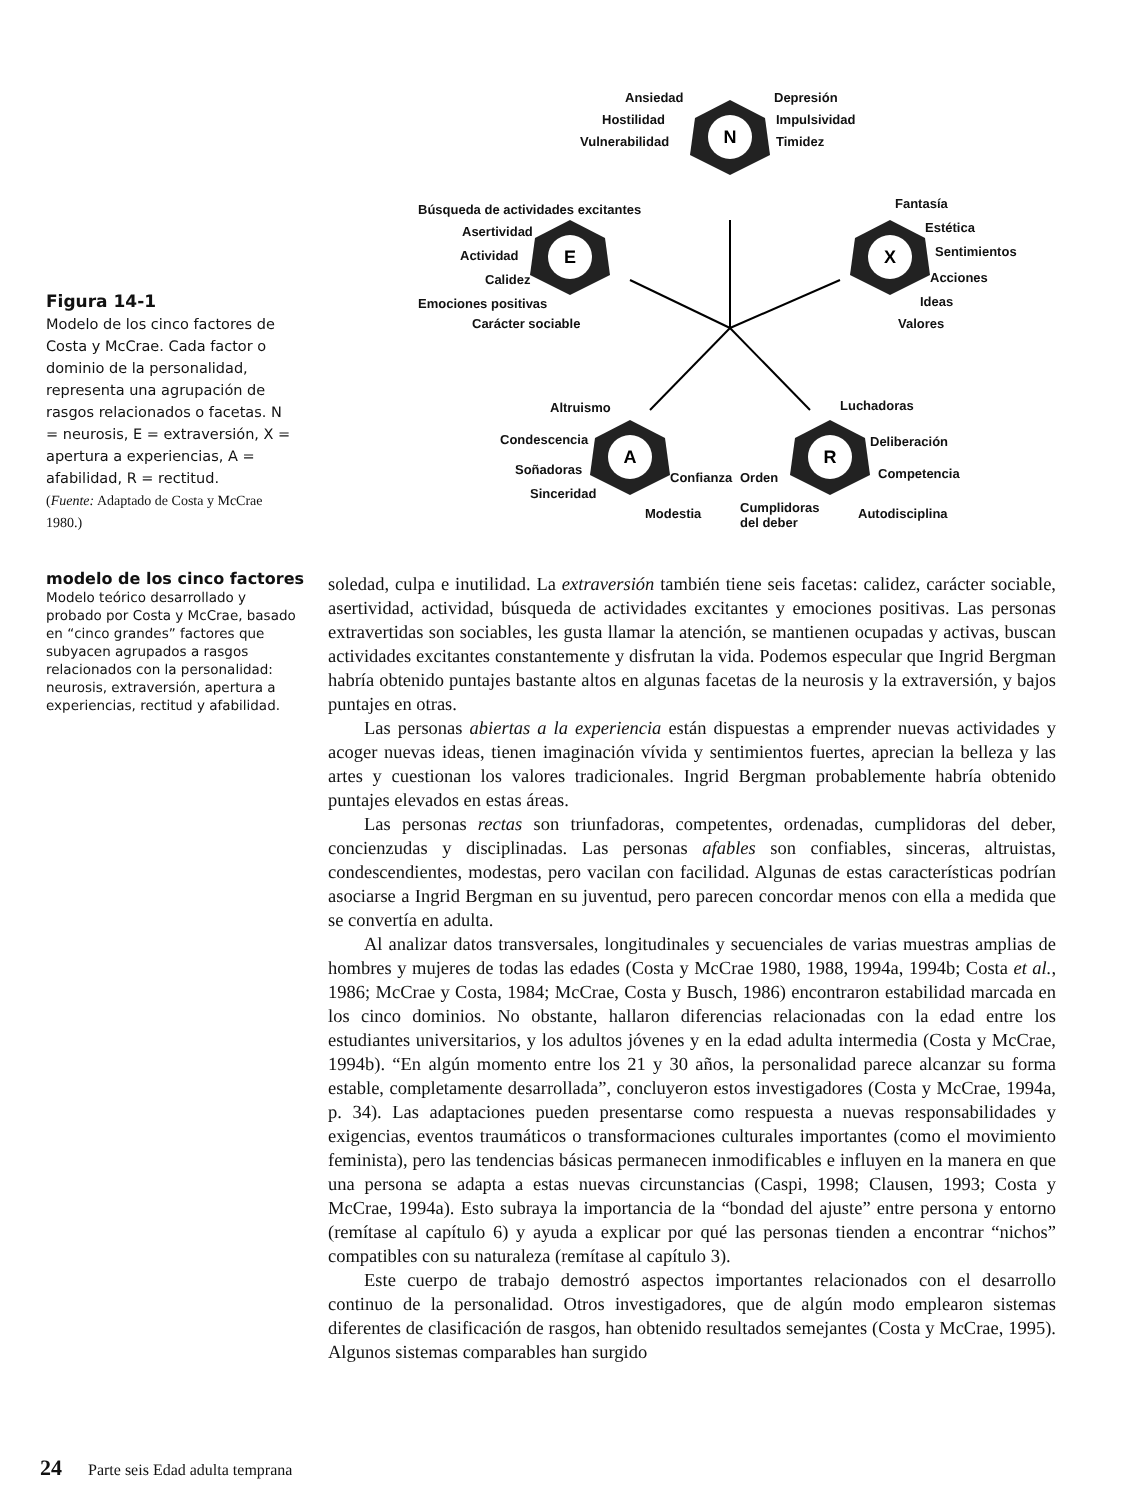N
E
X
A
R
Ansiedad
Hostilidad
Vulnerabilidad
Depresión
Impulsividad
Timidez
Búsqueda de actividades excitantes
Asertividad
Actividad
Calidez
Emociones positivas
Carácter sociable
Fantasía
Estética
Sentimientos
Acciones
Ideas
Valores
Altruismo
Condescencia
Soñadoras
Sinceridad
Confianza Orden
Modestia
Luchadoras
Deliberación
Competencia
Cumplidoras
del deber
Autodisciplina
Figura 14-1
Modelo de los cinco factores de Costa y McCrae. Cada factor o dominio de la personalidad, representa una agrupación de rasgos relacionados o facetas. N = neurosis, E = extraversión, X = apertura a experiencias, A = afabilidad, R = rectitud.
(Fuente: Adaptado de Costa y McCrae 1980.)
modelo de los cinco factores
Modelo teórico desarrollado y probado por Costa y McCrae, basado en “cinco grandes” factores que subyacen agrupados a rasgos relacionados con la personalidad: neurosis, extraversión, apertura a experiencias, rectitud y afabilidad.
soledad, culpa e inutilidad. La extraversión también tiene seis facetas: calidez, carácter sociable, asertividad, actividad, búsqueda de actividades excitantes y emociones positivas. Las personas extravertidas son sociables, les gusta llamar la atención, se mantienen ocupadas y activas, buscan actividades excitantes constantemente y disfrutan la vida. Podemos especular que Ingrid Bergman habría obtenido puntajes bastante altos en algunas facetas de la neurosis y la extraversión, y bajos puntajes en otras.
Las personas abiertas a la experiencia están dispuestas a emprender nuevas actividades y acoger nuevas ideas, tienen imaginación vívida y sentimientos fuertes, aprecian la belleza y las artes y cuestionan los valores tradicionales. Ingrid Bergman probablemente habría obtenido puntajes elevados en estas áreas.
Las personas rectas son triunfadoras, competentes, ordenadas, cumplidoras del deber, concienzudas y disciplinadas. Las personas afables son confiables, sinceras, altruistas, condescendientes, modestas, pero vacilan con facilidad. Algunas de estas características podrían asociarse a Ingrid Bergman en su juventud, pero parecen concordar menos con ella a medida que se convertía en adulta.
Al analizar datos transversales, longitudinales y secuenciales de varias muestras amplias de hombres y mujeres de todas las edades (Costa y McCrae 1980, 1988, 1994a, 1994b; Costa et al., 1986; McCrae y Costa, 1984; McCrae, Costa y Busch, 1986) encontraron estabilidad marcada en los cinco dominios. No obstante, hallaron diferencias relacionadas con la edad entre los estudiantes universitarios, y los adultos jóvenes y en la edad adulta intermedia (Costa y McCrae, 1994b). “En algún momento entre los 21 y 30 años, la personalidad parece alcanzar su forma estable, completamente desarrollada”, concluyeron estos investigadores (Costa y McCrae, 1994a, p. 34). Las adaptaciones pueden presentarse como respuesta a nuevas responsabilidades y exigencias, eventos traumáticos o transformaciones culturales importantes (como el movimiento feminista), pero las tendencias básicas permanecen inmodificables e influyen en la manera en que una persona se adapta a estas nuevas circunstancias (Caspi, 1998; Clausen, 1993; Costa y McCrae, 1994a). Esto subraya la importancia de la “bondad del ajuste” entre persona y entorno (remítase al capítulo 6) y ayuda a explicar por qué las personas tienden a encontrar “nichos” compatibles con su naturaleza (remítase al capítulo 3).
Este cuerpo de trabajo demostró aspectos importantes relacionados con el desarrollo continuo de la personalidad. Otros investigadores, que de algún modo emplearon sistemas diferentes de clasificación de rasgos, han obtenido resultados semejantes (Costa y McCrae, 1995). Algunos sistemas comparables han surgido
24 Parte seis Edad adulta temprana